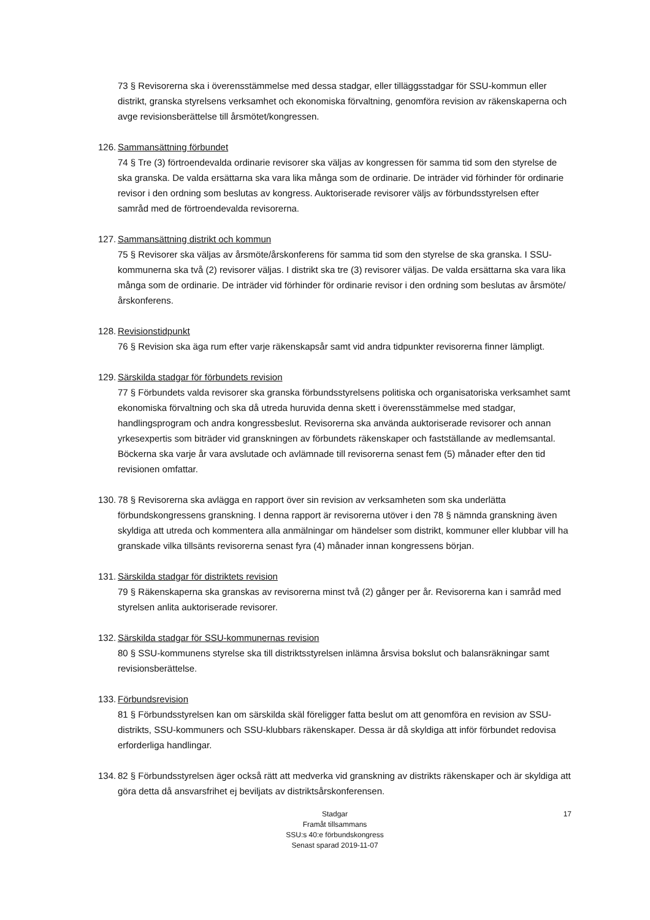73 § Revisorerna ska i överensstämmelse med dessa stadgar, eller tilläggsstadgar för SSU-kommun eller distrikt, granska styrelsens verksamhet och ekonomiska förvaltning, genomföra revision av räkenskaperna och avge revisionsberättelse till årsmötet/kongressen.
126.
Sammansättning förbundet
74 § Tre (3) förtroendevalda ordinarie revisorer ska väljas av kongressen för samma tid som den styrelse de ska granska. De valda ersättarna ska vara lika många som de ordinarie. De inträder vid förhinder för ordinarie revisor i den ordning som beslutas av kongress. Auktoriserade revisorer väljs av förbundsstyrelsen efter samråd med de förtroendevalda revisorerna.
127.
Sammansättning distrikt och kommun
75 § Revisorer ska väljas av årsmöte/årskonferens för samma tid som den styrelse de ska granska. I SSU-kommunerna ska två (2) revisorer väljas. I distrikt ska tre (3) revisorer väljas. De valda ersättarna ska vara lika många som de ordinarie. De inträder vid förhinder för ordinarie revisor i den ordning som beslutas av årsmöte/årskonferens.
128.
Revisionstidpunkt
76 § Revision ska äga rum efter varje räkenskapsår samt vid andra tidpunkter revisorerna finner lämpligt.
129.
Särskilda stadgar för förbundets revision
77 § Förbundets valda revisorer ska granska förbundsstyrelsens politiska och organisatoriska verksamhet samt ekonomiska förvaltning och ska då utreda huruvida denna skett i överensstämmelse med stadgar, handlingsprogram och andra kongressbeslut. Revisorerna ska använda auktoriserade revisorer och annan yrkesexpertis som biträder vid granskningen av förbundets räkenskaper och fastställande av medlemsantal. Böckerna ska varje år vara avslutade och avlämnade till revisorerna senast fem (5) månader efter den tid revisionen omfattar.
130.
78 § Revisorerna ska avlägga en rapport över sin revision av verksamheten som ska underlätta förbundskongressens granskning. I denna rapport är revisorerna utöver i den 78 § nämnda granskning även skyldiga att utreda och kommentera alla anmälningar om händelser som distrikt, kommuner eller klubbar vill ha granskade vilka tillsänts revisorerna senast fyra (4) månader innan kongressens början.
131.
Särskilda stadgar för distriktets revision
79 § Räkenskaperna ska granskas av revisorerna minst två (2) gånger per år. Revisorerna kan i samråd med styrelsen anlita auktoriserade revisorer.
132.
Särskilda stadgar för SSU-kommunernas revision
80 § SSU-kommunens styrelse ska till distriktsstyrelsen inlämna årsvisa bokslut och balansräkningar samt revisionsberättelse.
133.
Förbundsrevision
81 § Förbundsstyrelsen kan om särskilda skäl föreligger fatta beslut om att genomföra en revision av SSU-distrikts, SSU-kommuners och SSU-klubbars räkenskaper. Dessa är då skyldiga att inför förbundet redovisa erforderliga handlingar.
134.
82 § Förbundsstyrelsen äger också rätt att medverka vid granskning av distrikts räkenskaper och är skyldiga att göra detta då ansvarsfrihet ej beviljats av distriktsårskonferensen.
Stadgar
Framåt tillsammans
SSU:s 40:e förbundskongress
Senast sparad 2019-11-07
17